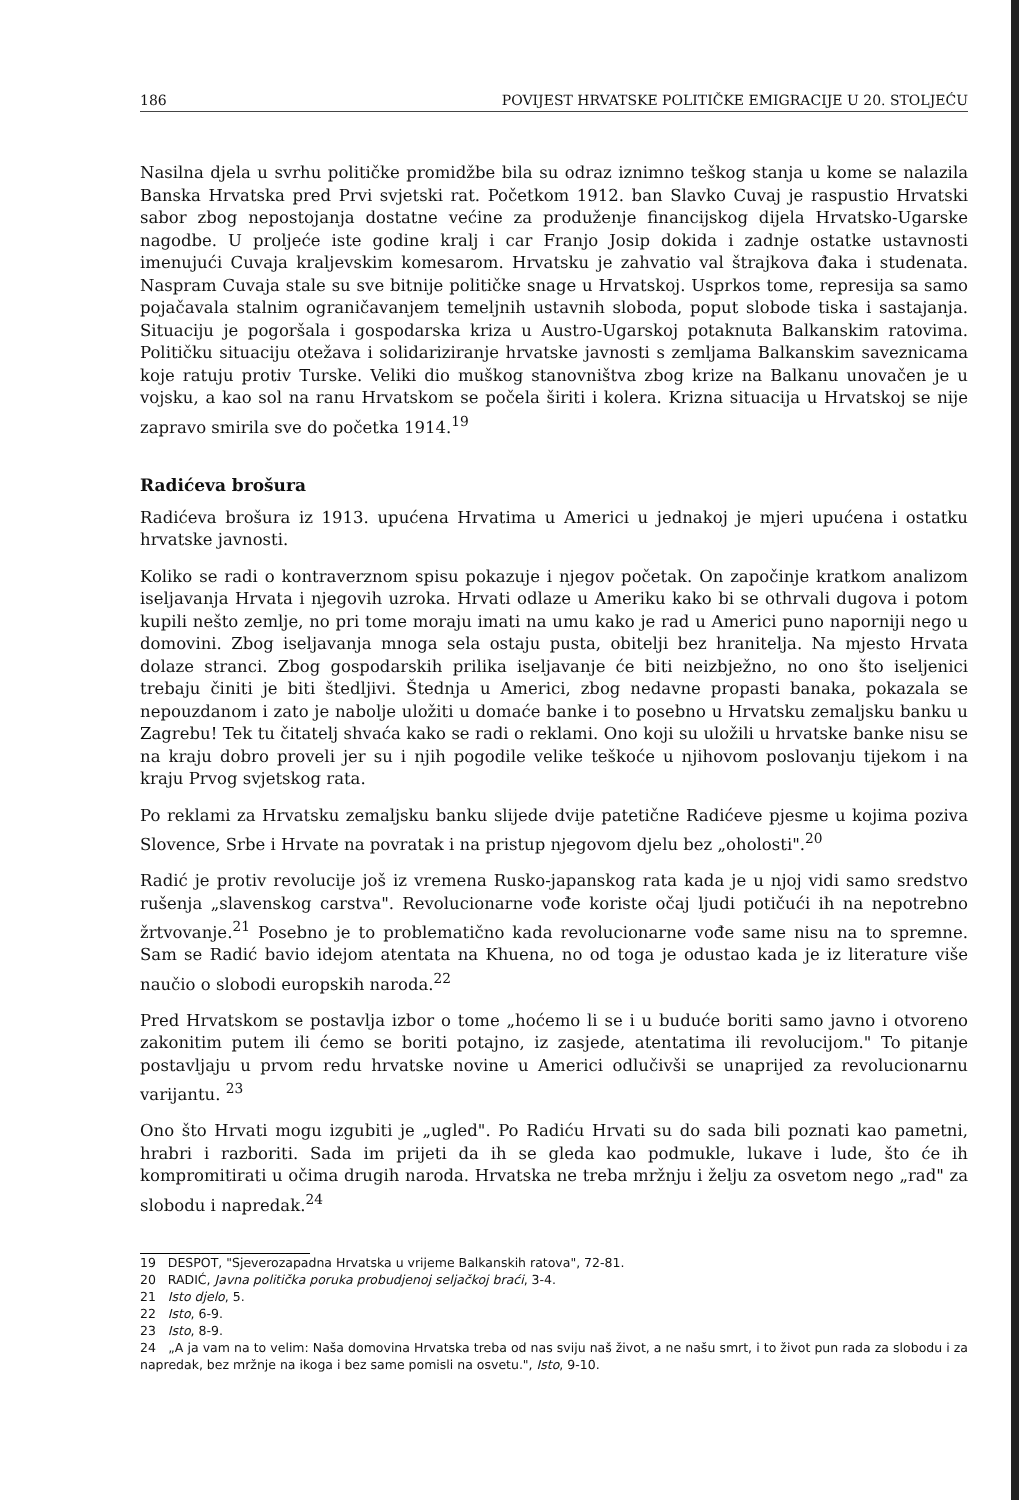186 POVIJEST HRVATSKE POLITIČKE EMIGRACIJE U 20. STOLJEĆU
Nasilna djela u svrhu političke promidžbe bila su odraz iznimno teškog stanja u kome se nalazila Banska Hrvatska pred Prvi svjetski rat. Početkom 1912. ban Slavko Cuvaj je raspustio Hrvatski sabor zbog nepostojanja dostatne većine za produženje financijskog dijela Hrvatsko-Ugarske nagodbe. U proljeće iste godine kralj i car Franjo Josip dokida i zadnje ostatke ustavnosti imenujući Cuvaja kraljevskim komesarom. Hrvatsku je zahvatio val štrajkova đaka i studenata. Naspram Cuvaja stale su sve bitnije političke snage u Hrvatskoj. Usprkos tome, represija sa samo pojačavala stalnim ograničavanjem temeljnih ustavnih sloboda, poput slobode tiska i sastajanja. Situaciju je pogoršala i gospodarska kriza u Austro-Ugarskoj potaknuta Balkanskim ratovima. Političku situaciju otežava i solidariziranje hrvatske javnosti s zemljama Balkanskim saveznicama koje ratuju protiv Turske. Veliki dio muškog stanovništva zbog krize na Balkanu unovačen je u vojsku, a kao sol na ranu Hrvatskom se počela širiti i kolera. Krizna situacija u Hrvatskoj se nije zapravo smirila sve do početka 1914.<sup>19</sup>
Radićeva brošura
Radićeva brošura iz 1913. upućena Hrvatima u Americi u jednakoj je mjeri upućena i ostatku hrvatske javnosti.
Koliko se radi o kontraverznom spisu pokazuje i njegov početak. On započinje kratkom analizom iseljavanja Hrvata i njegovih uzroka. Hrvati odlaze u Ameriku kako bi se othrvali dugova i potom kupili nešto zemlje, no pri tome moraju imati na umu kako je rad u Americi puno naporniji nego u domovini. Zbog iseljavanja mnoga sela ostaju pusta, obitelji bez hranitelja. Na mjesto Hrvata dolaze stranci. Zbog gospodarskih prilika iseljavanje će biti neizbježno, no ono što iseljenici trebaju činiti je biti štedljivi. Štednja u Americi, zbog nedavne propasti banaka, pokazala se nepouzdanom i zato je nabolje uložiti u domaće banke i to posebno u Hrvatsku zemaljsku banku u Zagrebu! Tek tu čitatelj shvaća kako se radi o reklami. Ono koji su uložili u hrvatske banke nisu se na kraju dobro proveli jer su i njih pogodile velike teškoće u njihovom poslovanju tijekom i na kraju Prvog svjetskog rata.
Po reklami za Hrvatsku zemaljsku banku slijede dvije patetične Radićeve pjesme u kojima poziva Slovence, Srbe i Hrvate na povratak i na pristup njegovom djelu bez „oholosti".<sup>20</sup>
Radić je protiv revolucije još iz vremena Rusko-japanskog rata kada je u njoj vidi samo sredstvo rušenja „slavenskog carstva". Revolucionarne vođe koriste očaj ljudi potičući ih na nepotrebno žrtvovanje.<sup>21</sup> Posebno je to problematično kada revolucionarne vođe same nisu na to spremne. Sam se Radić bavio idejom atentata na Khuena, no od toga je odustao kada je iz literature više naučio o slobodi europskih naroda.<sup>22</sup>
Pred Hrvatskom se postavlja izbor o tome „hoćemo li se i u buduće boriti samo javno i otvoreno zakonitim putem ili ćemo se boriti potajno, iz zasjede, atentatima ili revolucijom." To pitanje postavljaju u prvom redu hrvatske novine u Americi odlučivši se unaprijed za revolucionarnu varijantu. <sup>23</sup>
Ono što Hrvati mogu izgubiti je „ugled". Po Radiću Hrvati su do sada bili poznati kao pametni, hrabri i razboriti. Sada im prijeti da ih se gleda kao podmukle, lukave i lude, što će ih kompromitirati u očima drugih naroda. Hrvatska ne treba mržnju i želju za osvetom nego „rad" za slobodu i napredak.<sup>24</sup>
19 DESPOT, "Sjeverozapadna Hrvatska u vrijeme Balkanskih ratova", 72-81.
20 RADIĆ, Javna politička poruka probudjenoj seljačkoj braći, 3-4.
21 Isto djelo, 5.
22 Isto, 6-9.
23 Isto, 8-9.
24 „A ja vam na to velim: Naša domovina Hrvatska treba od nas sviju naš život, a ne našu smrt, i to život pun rada za slobodu i za napredak, bez mržnje na ikoga i bez same pomisli na osvetu.", Isto, 9-10.